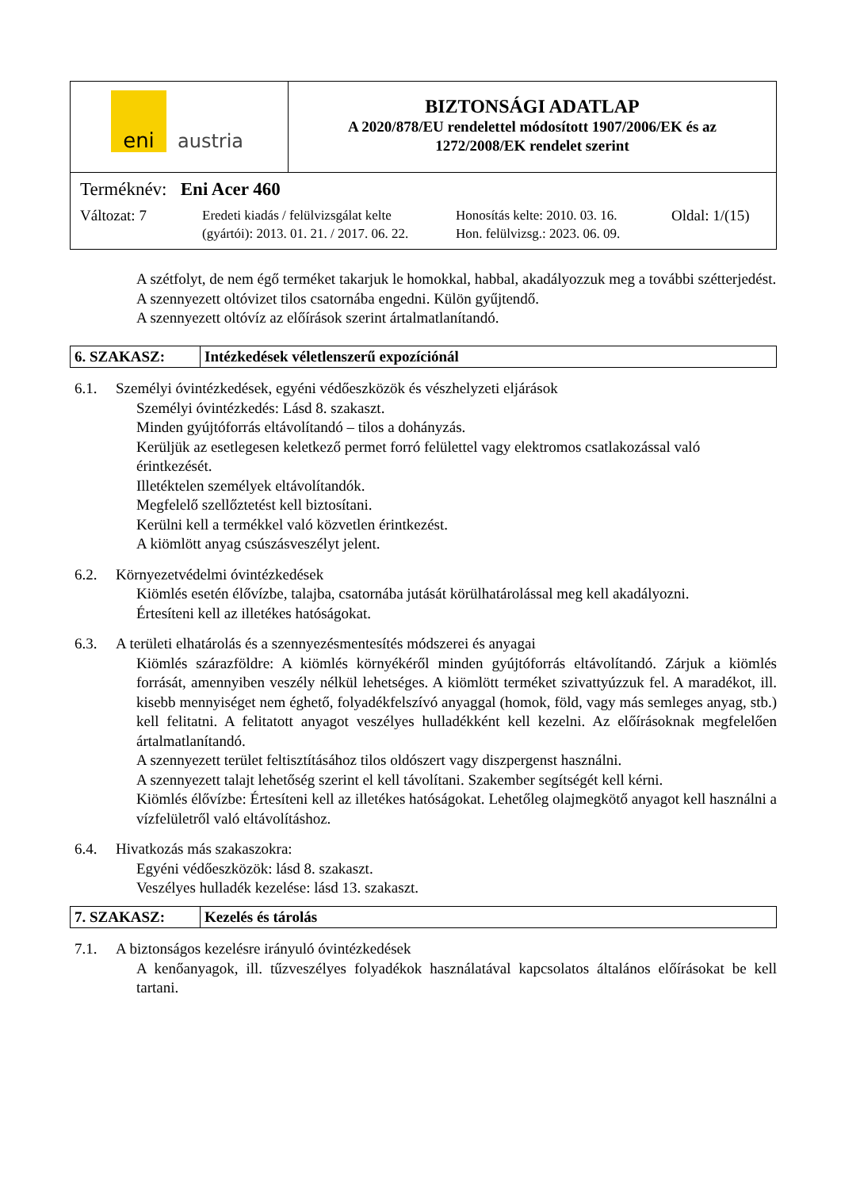| eni austria | BIZTONSÁGI ADATLAP A 2020/878/EU rendelettel módosított 1907/2006/EK és az 1272/2008/EK rendelet szerint |
| Terméknév: Eni Acer 460 Változat: 7 Eredeti kiadás / felülvizsgálat kelte (gyártói): 2013. 01. 21. / 2017. 06. 22. Honosítás kelte: 2010. 03. 16. Hon. felülvizsg.: 2023. 06. 09. Oldal: 1/(15) | |
A szétfolyt, de nem égő terméket takarjuk le homokkal, habbal, akadályozzuk meg a további szétterjedést.
A szennyezett oltóvizet tilos csatornába engedni. Külön gyűjtendő.
A szennyezett oltóvíz az előírások szerint ártalmatlanítandó.
| 6. SZAKASZ: | Intézkedések véletlenszerű expozíciónál |
6.1. Személyi óvintézkedések, egyéni védőeszközök és vészhelyzeti eljárások
Személyi óvintézkedés: Lásd 8. szakaszt.
Minden gyújtóforrás eltávolítandó – tilos a dohányzás.
Kerüljük az esetlegesen keletkező permet forró felülettel vagy elektromos csatlakozással való érintkezését.
Illetéktelen személyek eltávolítandók.
Megfelelő szellőztetést kell biztosítani.
Kerülni kell a termékkel való közvetlen érintkezést.
A kiömlött anyag csúszásveszélyt jelent.
6.2. Környezetvédelmi óvintézkedések
Kiömlés esetén élővízbe, talajba, csatornába jutását körülhatárolással meg kell akadályozni.
Értesíteni kell az illetékes hatóságokat.
6.3. A területi elhatárolás és a szennyezésmentesítés módszerei és anyagai
Kiömlés szárazföldre: A kiömlés környékéről minden gyújtóforrás eltávolítandó. Zárjuk a kiömlés forrását, amennyiben veszély nélkül lehetséges. A kiömlött terméket szivattyúzzuk fel. A maradékot, ill. kisebb mennyiséget nem éghető, folyadékfelszívó anyaggal (homok, föld, vagy más semleges anyag, stb.) kell felitatni. A felitatott anyagot veszélyes hulladékként kell kezelni. Az előírásoknak megfelelően ártalmatlanítandó.
A szennyezett terület feltisztításához tilos oldószert vagy diszpergenst használni.
A szennyezett talajt lehetőség szerint el kell távolítani. Szakember segítségét kell kérni.
Kiömlés élővízbe: Értesíteni kell az illetékes hatóságokat. Lehetőleg olajmegkötő anyagot kell használni a vízfelületről való eltávolításhoz.
6.4. Hivatkozás más szakaszokra:
Egyéni védőeszközök: lásd 8. szakaszt.
Veszélyes hulladék kezelése: lásd 13. szakaszt.
| 7. SZAKASZ: | Kezelés és tárolás |
7.1. A biztonságos kezelésre irányuló óvintézkedések
A kenőanyagok, ill. tűzveszélyes folyadékok használatával kapcsolatos általános előírásokat be kell tartani.